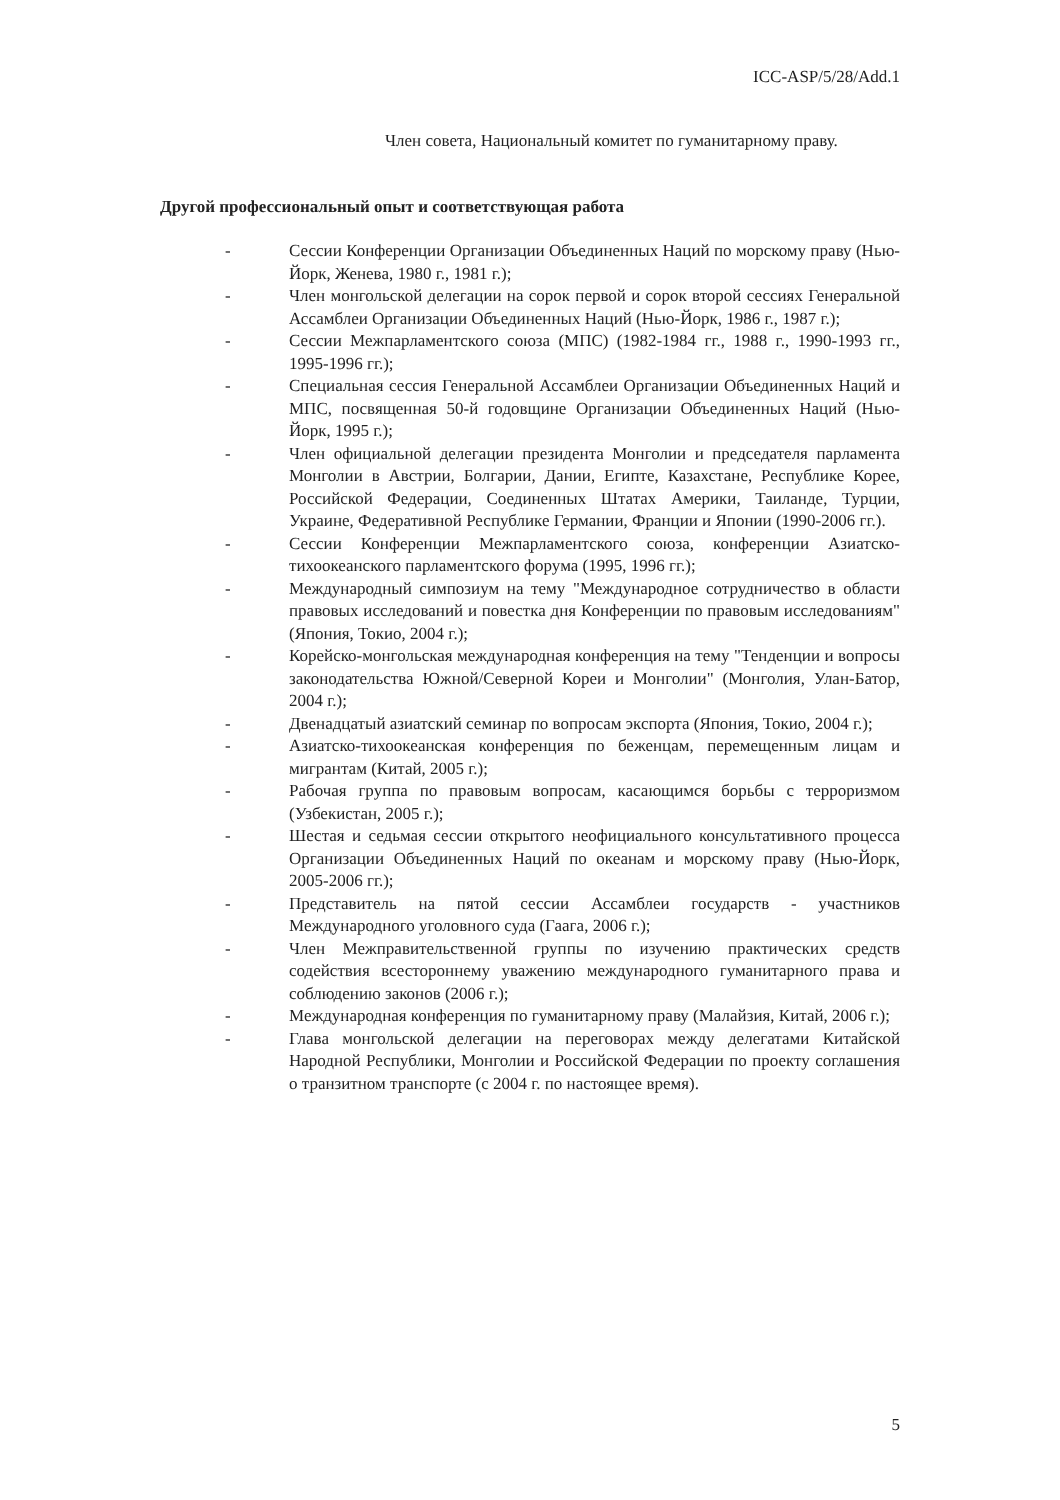ICC-ASP/5/28/Add.1
Член совета, Национальный комитет по гуманитарному праву.
Другой профессиональный опыт и соответствующая работа
- Сессии Конференции Организации Объединенных Наций по морскому праву (Нью-Йорк, Женева, 1980 г., 1981 г.);
- Член монгольской делегации на сорок первой и сорок второй сессиях Генеральной Ассамблеи Организации Объединенных Наций (Нью-Йорк, 1986 г., 1987 г.);
- Сессии Межпарламентского союза (МПС) (1982-1984 гг., 1988 г., 1990-1993 гг., 1995-1996 гг.);
- Специальная сессия Генеральной Ассамблеи Организации Объединенных Наций и МПС, посвященная 50-й годовщине Организации Объединенных Наций (Нью-Йорк, 1995 г.);
- Член официальной делегации президента Монголии и председателя парламента Монголии в Австрии, Болгарии, Дании, Египте, Казахстане, Республике Корее, Российской Федерации, Соединенных Штатах Америки, Таиланде, Турции, Украине, Федеративной Республике Германии, Франции и Японии (1990-2006 гг.).
- Сессии Конференции Межпарламентского союза, конференции Азиатско-тихоокеанского парламентского форума (1995, 1996 гг.);
- Международный симпозиум на тему "Международное сотрудничество в области правовых исследований и повестка дня Конференции по правовым исследованиям" (Япония, Токио, 2004 г.);
- Корейско-монгольская международная конференция на тему "Тенденции и вопросы законодательства Южной/Северной Кореи и Монголии" (Монголия, Улан-Батор, 2004 г.);
- Двенадцатый азиатский семинар по вопросам экспорта (Япония, Токио, 2004 г.);
- Азиатско-тихоокеанская конференция по беженцам, перемещенным лицам и мигрантам (Китай, 2005 г.);
- Рабочая группа по правовым вопросам, касающимся борьбы с терроризмом (Узбекистан, 2005 г.);
- Шестая и седьмая сессии открытого неофициального консультативного процесса Организации Объединенных Наций по океанам и морскому праву (Нью-Йорк, 2005-2006 гг.);
- Представитель на пятой сессии Ассамблеи государств - участников Международного уголовного суда (Гаага, 2006 г.);
- Член Межправительственной группы по изучению практических средств содействия всестороннему уважению международного гуманитарного права и соблюдению законов (2006 г.);
- Международная конференция по гуманитарному праву (Малайзия, Китай, 2006 г.);
- Глава монгольской делегации на переговорах между делегатами Китайской Народной Республики, Монголии и Российской Федерации по проекту соглашения о транзитном транспорте (с 2004 г. по настоящее время).
5